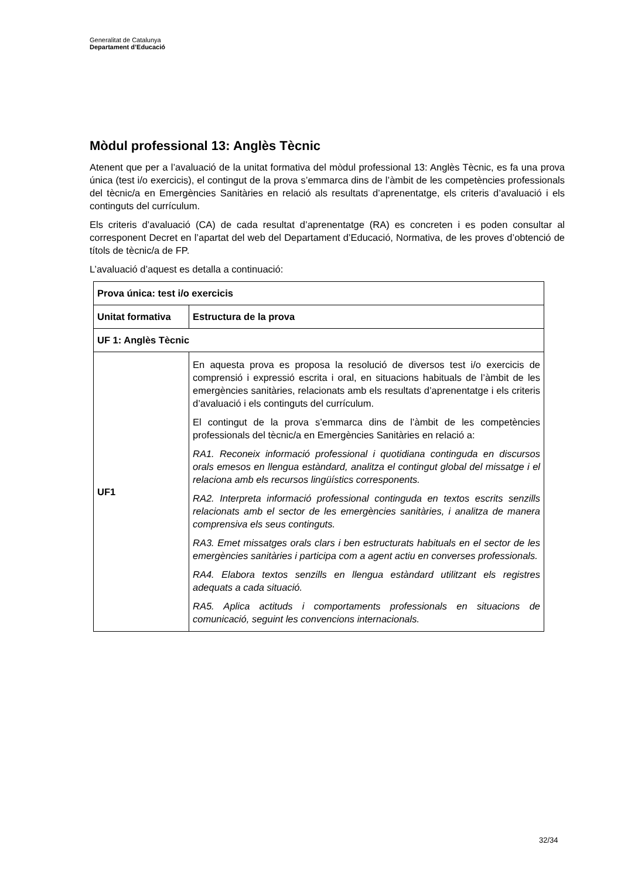Generalitat de Catalunya
Departament d’Educació
Mòdul professional 13: Anglès Tècnic
Atenent que per a l’avaluació de la unitat formativa del mòdul professional 13: Anglès Tècnic, es fa una prova única (test i/o exercicis), el contingut de la prova s’emmarca dins de l’àmbit de les competències professionals del tècnic/a en Emergències Sanitàries en relació als resultats d’aprenentatge, els criteris d’avaluació i els continguts del currículum.
Els criteris d’avaluació (CA) de cada resultat d’aprenentatge (RA) es concreten i es poden consultar al corresponent Decret en l’apartat del web del Departament d’Educació, Normativa, de les proves d’obtenció de títols de tècnic/a de FP.
L’avaluació d’aquest es detalla a continuació:
| Prova única: test i/o exercicis | |
| --- | --- |
| Unitat formativa | Estructura de la prova |
| UF 1: Anglès Tècnic | |
| UF1 | En aquesta prova es proposa la resolució de diversos test i/o exercicis de comprensió i expressió escrita i oral, en situacions habituals de l’àmbit de les emergències sanitàries, relacionats amb els resultats d’aprenentatge i els criteris d’avaluació i els continguts del currículum. El contingut de la prova s’emmarca dins de l’àmbit de les competències professionals del tècnic/a en Emergències Sanitàries en relació a: RA1. Reconeix informació professional i quotidiana continguda en discursos orals emesos en llengua estàndard, analitza el contingut global del missatge i el relaciona amb els recursos lingüístics corresponents. RA2. Interpreta informació professional continguda en textos escrits senzills relacionats amb el sector de les emergències sanitàries, i analitza de manera comprensiva els seus continguts. RA3. Emet missatges orals clars i ben estructurats habituals en el sector de les emergències sanitàries i participa com a agent actiu en converses professionals. RA4. Elabora textos senzills en llengua estàndard utilitzant els registres adequats a cada situació. RA5. Aplica actituds i comportaments professionals en situacions de comunicació, seguint les convencions internacionals. |
32/34